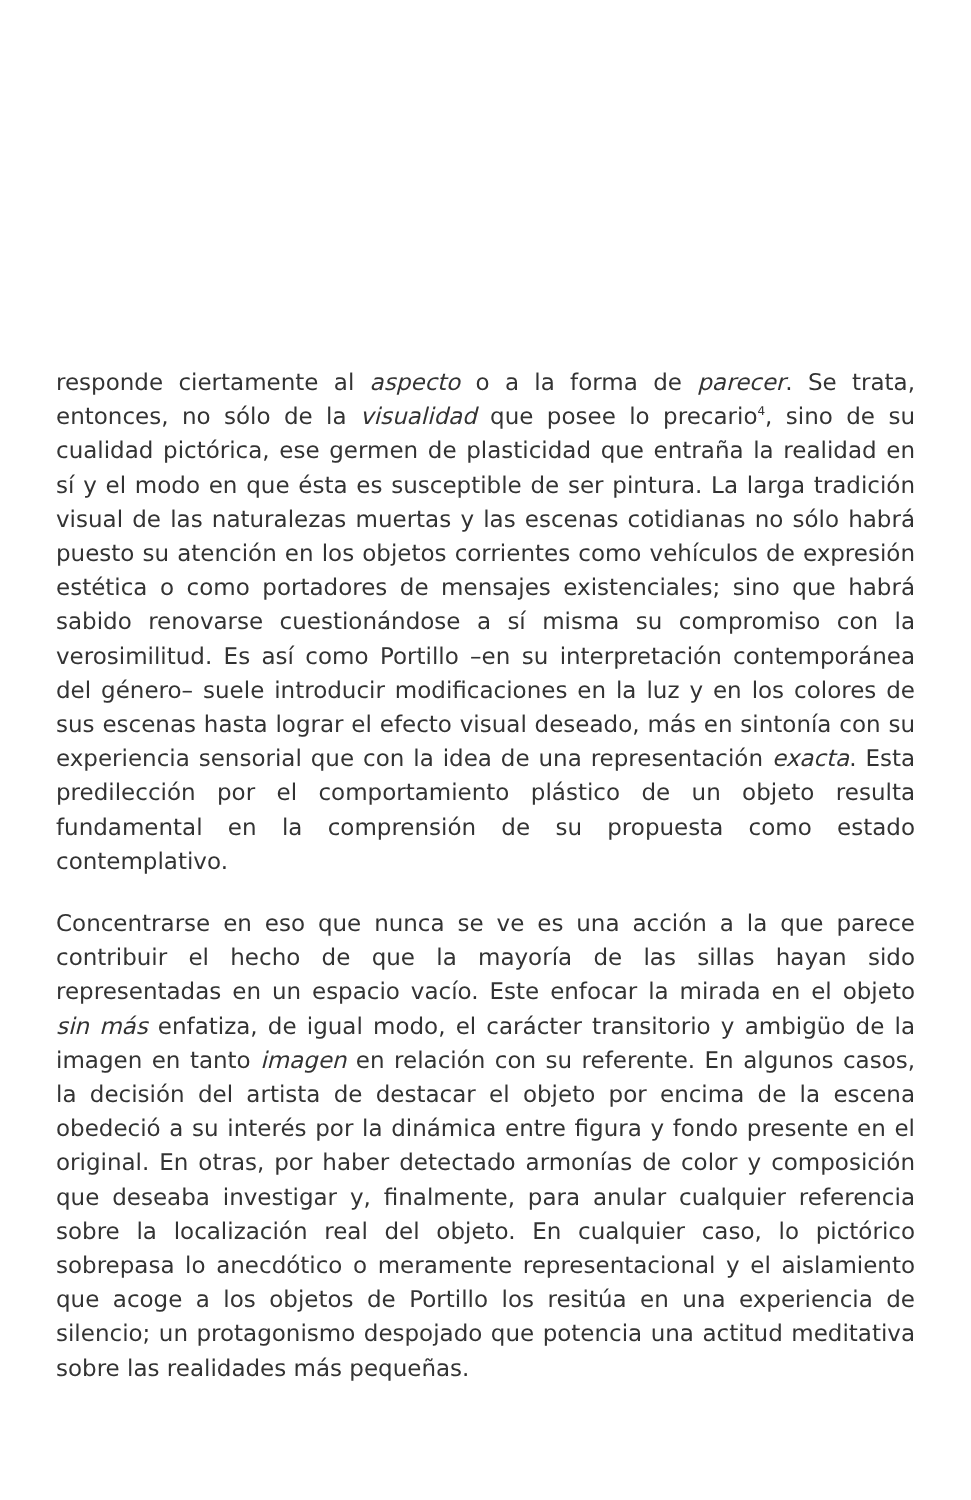responde ciertamente al aspecto o a la forma de parecer. Se trata, entonces, no sólo de la visualidad que posee lo precario<sup>4</sup>, sino de su cualidad pictórica, ese germen de plasticidad que entraña la realidad en sí y el modo en que ésta es susceptible de ser pintura. La larga tradición visual de las naturalezas muertas y las escenas cotidianas no sólo habrá puesto su atención en los objetos corrientes como vehículos de expresión estética o como portadores de mensajes existenciales; sino que habrá sabido renovarse cuestionándose a sí misma su compromiso con la verosimilitud. Es así como Portillo –en su interpretación contemporánea del género– suele introducir modificaciones en la luz y en los colores de sus escenas hasta lograr el efecto visual deseado, más en sintonía con su experiencia sensorial que con la idea de una representación exacta. Esta predilección por el comportamiento plástico de un objeto resulta fundamental en la comprensión de su propuesta como estado contemplativo.
Concentrarse en eso que nunca se ve es una acción a la que parece contribuir el hecho de que la mayoría de las sillas hayan sido representadas en un espacio vacío. Este enfocar la mirada en el objeto sin más enfatiza, de igual modo, el carácter transitorio y ambigüo de la imagen en tanto imagen en relación con su referente. En algunos casos, la decisión del artista de destacar el objeto por encima de la escena obedeció a su interés por la dinámica entre figura y fondo presente en el original. En otras, por haber detectado armonías de color y composición que deseaba investigar y, finalmente, para anular cualquier referencia sobre la localización real del objeto. En cualquier caso, lo pictórico sobrepasa lo anecdótico o meramente representacional y el aislamiento que acoge a los objetos de Portillo los resitúa en una experiencia de silencio; un protagonismo despojado que potencia una actitud meditativa sobre las realidades más pequeñas.